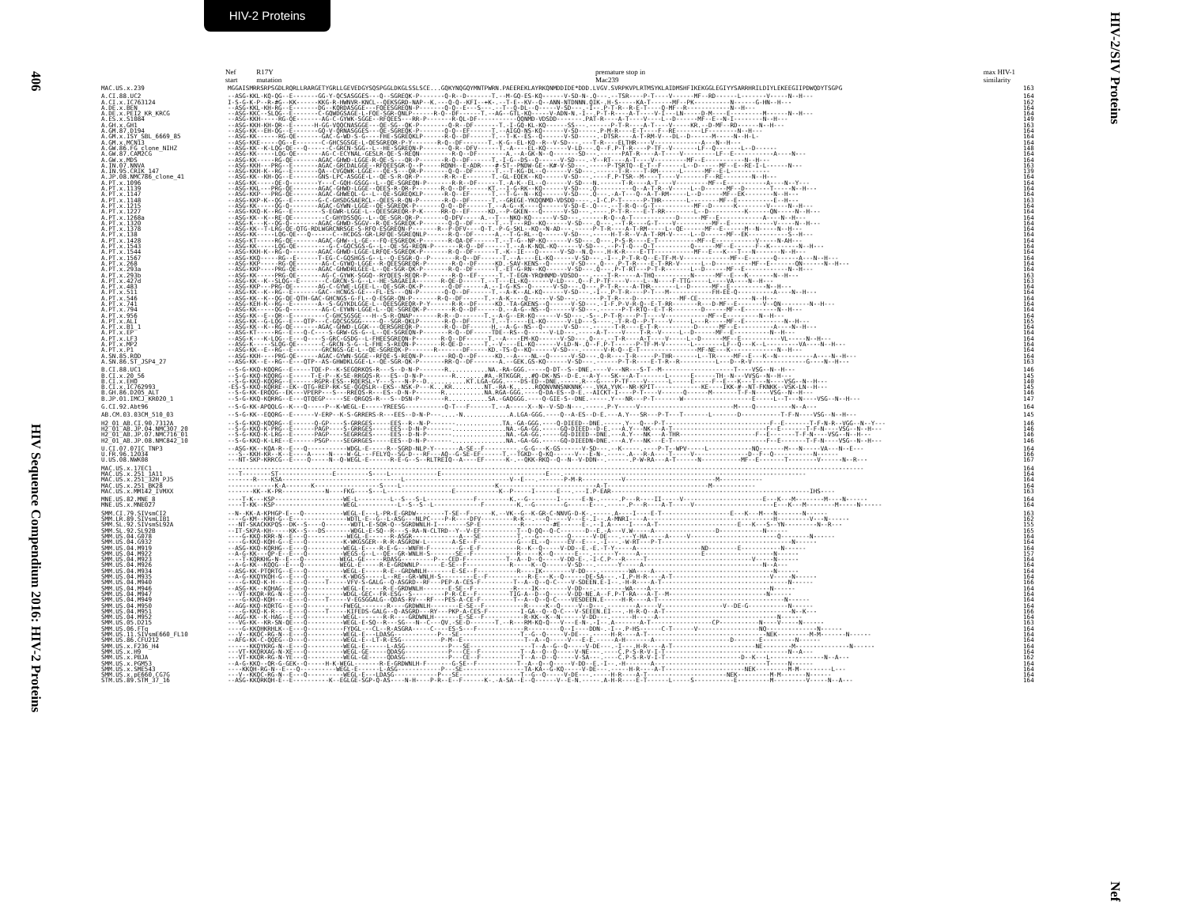406
HIV Sequence Compendium 2016: HIV-2 Proteins
HIV-2 Proteins
Nef start R17Y mutation premature stop in Mac239 max HIV-1 similarity
| MAC.US.x.239 | MGGAISMRRSRPSGDLRQRLLRARGETYGRLLGEVEDGYSQSPGGLDKGLSSLSCE...GQKYNQGQYMNTPWRN.PAEEREKLAYRKQNMDDIDE*DDD.LVGV.SVRPKVPLRTMSYKLAIDMSHFIKEKGGLEGIYYSARRHRILDIYLEKEEGIIPDWQDYTSGPG | 163 |
| A.CI.88.UC2 | --ASG-KKL-KQ-QG--E-------GG-Y-QCSASGGES---Q--SGREQK-P-------Q-R--D-------T.--M-GQ-ES-KQ------V-SD-N-.Q---.--TSR----P-T----V------MF--RD------L-------V-----N--H--- | 164 |
| A.CI.x.IC763124 | I-S-G-K-P--R-#G--KK------KKG-R-HWNVR-KNCL--QEKSGRD-NAP--K.---Q-Q--KFI--+K-.--T-E--KV--Q--ANN-NTDNNN.QIK-.H-S-----KA-T------MF--PK----------N------G-HN--H--- | 162 |
| A.DE.x.BEN | --ASG-KKL-KH-RG--E-------DG--KQRDASGGE---FQEESGREQN-P-------Q-Q--E---S---.--T--Q-DL--Q-----V-SD---.-I--.P-T-R--R-E-T----Q-MF--R------------N--H--- | 164 |
| A.DE.x.PEI2_KR_KRCG | --ASG-KKC--SLQG--E-------C-GQWDGSAGE-L-FQE-SGR-QNLP------R-Q--DF------T.--AG--GTL-KQ-----V-ADN-N.-I--.P-T-R----A-T----V-I---LN-----D-M----E---------M------N--H--- | 164 |
| A.ES.x.S1084 | --ASG-KKH-----RG-QE-------AG-C-GYWK-SGGE--RFQEES---RR-P-------R-QL-DF-----------QQNMD-VDSDD-------.PAT-R----A-T----V----L--D------MF--E--N-I--------N--H--- | 149 |
| A.GH.x.GH1 | --ASG-KKH-KH-QR--E------H-GG-VQQCNASGGE---QE-SG--QK-P--------Q-R--DF-------T.-I-GQ-KL-KQ------SS---.------P-T-R----A-T----V-----KR.--D-MF--RD------N--H--- | 163 |
| A.GM.87.D194 | --ASG-KK--EH-QG--E-------GQ-V-QRNASGGES---QE-SGREQK-P-------Q-Q--EF------T.--AIGQ-NS-KQ------V-SD-----.P-M-R----E-T----F--RE-------LF--------N--H--- | 164 |
| A.GM.x.ISY_SBL_6669_85 | --ASG-KK------RG-QE-------GAC-G-WD-S-G----FHE-SGREQKLP------R-Q--DF------T.--T-K--ES--Q------V-SD-----.-DTSR----A-T-RM-V---DL--D------M-----N--H-L- | 164 |
| A.GM.x.MCN13 | --ASG-KKE-----QG--E-------C-GHCSGSGE-L-QESGREQR-P-Y-------R-Q--DF-------T.-K-G--EL-KQ--R--V-SD---.---T-R----ELTHR----V-------------A---N--H--- | 164 |
| A.GW.86.FG_clone_NIHZ | --ASG-KK--K-LQG-QE---Q------C-GRCN-SGG--L--HE-SGREQN-P-------Q-R--DFV------T.-A----EL-KQ------V-LD---.Q--F.P-T-R----P-TF--V-------LF--Q-------L--D------ | 148 |
| A.GW.87.CAM2CG | --ASG-KK-----LQG-QE-------AG-C-ECYNAL-GESLR-QE-S-REQN---------R-Q--DF--------A.--A-GK-N--Q-------SD---.------PAT-R----A-T----V---------LF--E-----------A----N--- | 164 |
| A.GW.x.MDS | --ASG-KK-----RG-QE-------AGAC-GHWD-LGGE-R-QE-S---QR-P-------R-Q--DF------T.-I-G--DS--Q------V-SD---.-Y--RT----A-T----V---------MF--E-----------N--H--- | 164 |
| A.IN.07.NNVA | --ASG-KKH---PRG--E-------AGAC-GRCDALGGE--RFQEESGR-Q--P-----RQNH--E-ADR----#-ST--PNDW-GE--K#-V-SD---.-----P-TSRTQ--E-T--F------L--D------MF--E--RE-I-L------N--- | 163 |
| A.IN.95.CRIK_147 | --ASG-KKH-K--RG--E-------QA--CVGQWK-LGGE---QE-S---QR-P-------Q-Q--DF------T.--T-KG-DL--Q------V-SD---.------T-R----T-RM------L------MF--E-L----------- | 139 |
| A.JP.08.NMC786_clone_41 | --ASG-KK--KH-QG--E-------GNS-LPC-ASGGE-L--QE-S-R-QR-P-------R-R--E-------T.-GL-EQEK--KQ------V-SD---.----F.P-TSR--M----T----V-------F--RE--------N--H--- | 164 |
| A.PT.x.1096 | --ASG-KK-----QE-Q--------Y---C-GQH-GSGG--L--QE-SGREQN-P-------R-R--DF------T.-A-K--EL--Q------V-SD---N.------T-R----A-T----V---------MF--E-----------A----N--Y--- | 164 |
| A.PT.x.1139 | --ASG-KKL---PRG-QE-------AGAC-GHWD-LGGE--QEES-R-QR-P-------R-Q--DF------KT.--I-G-RK--KQ------V-SD---.Q----------Q--A-T-R--V-----L--D------MF--D-------T-----N--H--- | 164 |
| A.PT.x.1147 | --ASG-KKP---PRG-QE-------AGAC-GHWEQL-G--L--QE-SGREQKLP------R-Q--EF------T.--T-G--N--KQ------V-SD---.Q---.-A-T---Q--A-T-RM-----L--D------MF--EK--------N--H--- | 164 |
| A.PT.x.1148 | --ASG-KKP-K--QG--E-------G-C-GHSDGSAERCL--QEES-R-QN-P-------R-Q--DF------T.--GREGE-YKQQNMD-VDSDD----.-I-C.P-T------P-THR-------L--------MF--E----------E--H--- | 163 |
| A.PT.x.1215 | --ASG-KK-----QG-Q--------AGAC-GYWN-LGGE--QE-SGREQK-P-------Q-Q--DF------T.--A-G--K----Q------V-SD-E-.Q---.--T-R-Q--G-T-----------MF--D------K--------V-----N--H--- | 164 |
| A.PT.x.1227 | --ASG-KKQ-K--RG--E--------S-EGWR-LGGE-L--QEESGREQR-P-K-----RR-Q--EF-----KD.--P-GKEN---Q------V-SD---.----.P-T-R----E-T-RR--------L--D----------K------QN-----N--H--- | 164 |
| A.PT.x.1268a | --ASG-KK--K--RE-QE---------C-GHYDSSQG--L--QE-SGR-QR-P-------Q-DFV-----A.--T---NKQ-KQ------V-SD---.------R-Q--A-T------------D------MF--E------------A----N--H--- | 164 |
| A.PT.x.1320 | --ASG-K---K--QG-Q--------AGAC-GHWD-SGGV--R-QE-SGREQK-P-------Q-Q--DF------T.--T---RD--KQ------V-SD---.Q---.--T-R----G-T----V----------MF--E------------V-----N--H--- | 164 |
| A.PT.x.1378 | --ASG-KK--T-LRG-QE-QTG-RDLWGRCNRSGE-S-RFQ-ESGREQN-P-------R--P-DFV----Q-T.-P-G-SKL--KQ--N-AD---.-----P-T-R----A-T-RM-----L--QE------MF--E------M--N-----N--H--- | 164 |
| A.PT.x.138 | --ASG-KK-----LQG-QE---Q------C--HCDGS-GR-LRFQE-SGREQNLP------R-Q--DF------A.--T-G-RL--Q------V-SD---.-----H-T-R--V-A-T-RM-V-----L--D------MF--EK-----------S--H--- | 164 |
| A.PT.x.1428 | --ASG-KT-----RG-QE-------AGAC-GHW--L-GE---FQ-ESGREQK-P-------R-QA-DF------T.--T-G--NP-KQ------V-SD---.Q---.P-S-R----E-T-----------MF--E-----------V-----N-AH--- | 164 |
| A.PT.x.1543 | --ASG-KK-----LQG-QE---------G-C-GQCSGS-G--L--QE-SG-REQN-P-------R-Q--DF------T.--A-K-NQL-KQ------V-SD---.--P-T-Q---Q-T----------Q------MF--E------F--K--------N--H--- | 164 |
| A.PT.x.1544 | --ASG-KKH-K--RG-Q--------AGAC-GHWD-LGGE-LRFQE-SGREQK-P-------R-Q--DF------T.-K--IE---Q------V-SD--N.Q---.H-K-R----E-TT-----------MF--E---K---T---N-------N--H--- | 164 |
| A.PT.x.1567 | --ASG-KKQ-----RG--E------T-EG-C-GQSHGS-G--L--Q-ESGR-Q--P-------R-Q--DF------T.--A----EL-KQ------V-SD---.-I--.P-T-R-Q--E-TF-M-V-------------MF--E-------Q------A---N--H--- | 164 |
| A.PT.x.268 | --ASG-KKP-----RG-QE-------AG-C-GYWQ-LGGE--R-QEESGREQR-P-------R-Q--DF-----KD.-SAV-KENS--Q------V-SD---.Q---.P-T-R----E-T-RR-V------L--D----------MF--E-------QN------N--H--- | 164 |
| A.PT.x.293a | --ASG-KKP----PRG-QE------AGAC-GHWDRLGEE-L--QE-SGR-QK-P-------R-Q--DF------T.-ET-G-RN--KQ------V-SD---.Q---.P-T-RT---P-T-R-------L--D------MF--E------------N--H--- | 164 |
| A.PT.x.293b | --ASG-KK-----PRG-QE-------AG-C-GYWK-SGGQ--RYQEES-REQR-P-------R-Q--EF------T.-T-EGN-YRQHNMD-VDSDD---.----T-R-----A-THQ----------N------MF--E---K-------N--H--- | 163 |
| A.PT.x.427d | --ASG-KK--K--SLQG--E-------C-GRCN-S-G--L--HE-SAGAEIA-------R-QE-D-----T.--T---EL-KQ------V-LD---.Q--F.P-TF----V----L--N----F-TTG-----L----VA----N--H--- | 163 |
| A.PT.x.483 | --ASG-KKP---PRG-QE-------AG-C-GYWE-LGEE-L--QE-SGR-QK-P-------Q-DF------A.--I-G-KS--Q------V-SD---.Q---.P-T-R----A-THR-------L--D------MF--E----------N--H--- | 164 |
| A.PT.x.511 | --ASG-KK--K--RG--E-------GAC--HCNGS-GE---FL-ES---QN-P-------Q-Q--DF------T.--A-K--AL-KQ------V-SD---.-I--.P-T-R----P-T---M------------FH-EE-Q----------A----N--H--- | 164 |
| A.PT.x.546 | --ASG-KK--K--QG-QE-QTH-GAC-GHCNGS-G-FL--Q-ESGR-QN-P-------R-Q--DF------T.--A-K----Q------V-SD---.------P-T-R----D------------MF-CE---------------N--H--- | 164 |
| A.PT.x.741 | --ASG-KEH-K--RG--E-------A--S-GGYKDLGGE-L--QEESGREQR-P-Y------R-R--DF-----KD.-TA-GKENS--Q------V-SD---.-I-F.P-V-R-Q--E-T-RR-------R---D-MF--E-------V--QN--------N--H--- | 164 |
| A.PT.x.794 | --ASG-KK-----QG-Q---------AG-C-EYWN-LGGE-L--QE-SGREQK-P-------R-Q--DF------D.--A-G--NS--Q------V-SD---.------P-T-RTQ--E-T-R--------D------MF--E---------N--H--- | 164 |
| A.PT.x.956 | --ASG-KK--E--QR--E---------C-GHCSGSGE---H--S-R-QNAP-------R-R--D-------T.--A-G--ER-KQ------V-SD---.-S--.P-T-R----P-T----V------------MF--E---------N--H--- | 164 |
| A.PT.x.ALI | --ASG-KK--G-LQG--E---QTP---C-GQCSGSGG-----Q--SGR-QKLP-------R-Q--DF------T.--T-----EL-KQ------V-LD---S----.-T-R-Q--P-T----V-----L---R-----MF--E-----------N--H--- | 165 |
| A.PT.x.B1_1 | --ASG-KK--K--RG-QE-------AGAC-GHWD-LGGK---QERSGREQR-P-------R-Q--DF------H.--A-G--NS--Q------V-SD---.------T-R----E-T-R----------D------MF--E----------A----N--H--- | 164 |
| A.PT.x.EP | --ASG-KT-----RG--E---Q-C----S-GRW-GS-G--L--QE-SGREQN-P-------R-Q--DF-----TDE--RS--Q------V-LD---.-----A-T----V----T-R--V-----L--D------MF--E----------N--H--- | 164 |
| A.PT.x.LF3 | --ASG-K---K-LQG--E---Q----S-GRC-GSDG--L-FHEESGREQN-P-------R-Q--DF------T.--A----EM-KQ------V-SD---.Q---.--T-R----A-T----V-----L--D------MF--E-----------VL-----N--H--- | 164 |
| A.PT.x.MP2 | --ASG-K-----SLQG-QE-------C-GRCN-S-G--L-FHE-S-REQN-P-------R-QE-D------T.--V----EL-KQ------V-LD-N-.Q--F.P-T------P-TF-M-V-------L--------LF--Q---K--L---------VA----N--H--- | 164 |
| A.PT.x.P1 | --ASG-KK--E--RG--E--------GRCNGS-GE-L--QE-SGREQK-P-------R-------DF-----KD.-TS-Q--KQ------V-SD---.------V-R-Q--E-T----------------MF-NE---K-------------N--H--- | 164 |
| A.SN.85.ROD | --ASG-KKH----PRG-QE------AGAC-GYWN-SGGE--RFQE-S-REQN-P-------RQ-Q--DF-----KD.--A----NL--Q------V-SD---.Q-R----T-R-----P-THR-------L--TR-----MF--E---K--N----------A----N--H--- | 164 |
| A.SN.86.ST_JSP4_27 | --ASG-KK--E--RG--E---QTP--AS-GHWDKLGGE-L--QE-SGR-QK-P-------RR-Q--DF-------A.--GEK.GS-KQ------V-SD---.------P-T-R----E-T-R--R----------L---D--R-V---------------G----N--H--- | 163 |
| B.CI.88.UC1 | --S-G-KKQ-KQQRG--E-----TQE-P--K-SEGQRKQS-R---S--D-N-P-------R...........NA.-RA-GGG.-----Q-DT--S--DNE.----V---NR---S-T--M--------------------T----VSG--N--H--- | 146 |
| B.CI.x.20_56 | --S-G-KKQ-KQQRG--E-----T-E-P--K-SE-RRGQS-R---ES--D-N-P--------R........#A.-RTKGGR...#Q-DK-NS--D-E.--A-Y---SK---A-T-------L------E------TH--N---VVSG--N--H--- | 145 |
| B.CI.x.EHO | --S-G-KKQ-KQQRG--E------RGPR-ESS--RQERSL-Y---S---N-P--D...........KT.LGA-GGG.----DS-ED--DNE.-----.R---G----P-TF----V------L-----E-----F--E---K---T---N----VSG--N--H--- | 140 |
| B.CI.x.IC762993 | -ES-S-KKQ-KQRRE--EK--QTG-REP-RK-SE-QGQSLR--EKS--NSK-P---K...KR.........NT.-RA-K......RQQNVNNSNKNNK---.VKA.YVK--NR-KPIT-------------KE----IKK-#--NT-FKNKK--VSK-LN--H--- | 145 |
| B.GH.86.D205_ALT | --S-G-KK-ERQQG--EK---VPERP---S---RREQS-R---ES--D-N-P-------R...........NA.RGA-GGG.----Q-DA-ES--D-E.--AICKT-I----P-T----V------Q------M-------T-F-N----VSG--N--H--- | 146 |
| B.JP.01.IMCJ_KR020_1 | --S-G-KKQ-KQRRG--E---QTQEGP-----SE-QRGQS-R---S--DSN-P-------R...........SA.-GAQGGG.----Q-GIE-S--DNE.-----.Y---NR---P-T-------W-------------------E-----L--T---N----VSG--N--H--- | 147 |
| G.CI.92.Abt96 | --S-G-KK-APQQLG--K---Q-----P--K-WEGL-E-----YREESG-----------Q-T---F------T.--A-----X--N--V-SD-N---.-----.P-Y-----V--------------------------M----Q----------N--A--- | 164 |
| AB.CM.03.03CM_510_03 | --S-G-KK--EQQRG--E------V-ERP--K-S-GRRERS-R---EES--D-N-P---....-N.............A.LGA-GGG.----Q--A-ES--D-E.---A.Y---SR---P-T---T-------L-------D-----------T-F-N----VSG--N--H--- | 145 |
| H2_01_AB.CI.90.7312A | --S-G-KKQ-KQQRG--E------Q-GP----S-GRRGES-----EES--R--N-P-------.............TA.-GA-GGG.----Q-DIEED--DNE.-----.Y---Q---P-T-----------------------------F--E-------T-F-N-R--VGG--N--Y--- | 146 |
| H2_01_AB.JP.04.NMC307_20 | --S-G-KKQ-K-PRG--E------PAGP----S-GRRGES-----EES--D-N-P-------...............NA.-GA-GG.-----GQ-DIEED--D-E.---A.Y---NK---A-T--------------------------F--E-------T-F-N----VSG--N--H--- | 146 |
| H2_01_AB.JP.07.NMC716_01 | --S-G-KKQ-K-LRG--E------PAGP----SEGRRGES-----EES--D-N-P-------...............NA.-GA-GG.-----GQ-DIEED--DNE.---A.Y---NK---A-THR---------------------F--E-------T-F-N----VSG--N--H--- | 146 |
| H2_01_AB.JP.08.NMC842_10 | --S-G-KKQ-K-LRE--E------PSGP----SEGRRGES-----EES--D-N-P-------...............NA.-GA-GG.-----GQ-DIEEDN-DNE.---A.Y---NK---E-T--------------------------F--E-------T-F-N----VSG--N--H--- | 146 |
| U.CI.07.07IC_TNP3 | --ASG-KK--KQA-R--E---Q-----------WDGL-E-----R--SGRD-NLP-Y-------A-SE--F---------.-G-G---K-GS------V-SD---.--K-----.----P-T--WPV-----L------------NQ-------M---N-----VA---N--E--- | 164 |
| U.FR.96.12034 | ---S--KKH-KR--K--E----A-----N----W-GL---FELYQ--SG-D---RF---AQ--G-SE-EF------T.--TGKD--Q-KQ------V---E-N-.-----.A---R-A----T-----V---------------D--F--Q-----------N------ | 166 |
| U.US.08.NWK08 | ---NT-SKP-KRRCG--E----Q-----N--Q-WEGL-E------R-E-G--S--RLTREIQ--A----EF------K-.--QKK-RKQ--Q--N--V-DDN--.------.P-W-RA---A-T------N-----------MF--E-------T--------V------N--R--- | 167 |
| MAC.US.x.17EC1 | -------------------------------------------------------------------------------------------------------------------------------------------------------------------------------- | 164 |
| MAC.US.x.251_1A11 | ---T--------ST---------------E---------S----L-------------E-----------------------------E---.------------------------------------------------------------------- | 164 |
| MAC.US.x.251_32H_PJ5 | -------R----KSA---------------------------------L-----------------------------V--E---.-------P-M-R-----------V-------------------------M------------ | 164 |
| MAC.US.x.251_BK28 | -------------K-A-------K------------------S----L--------------------------K---------------------------A-T----------------------------M------------ | 164 |
| MAC.US.x.MM142_IVMXX | -------KK--K-PR------------N----FKG----S---L------------------E------------K--P-----I------E---.---I.P-EAR-------------------------------------------------------IHS---- | 163 |
| MNE.US.82.MNE_8 | ----T-K---KSP-------------------WE-L---------L--S---S-L-------------F---------K.--G--------I------E-N-.-----.P---R----II-----V----------------------E---K---M--------M----N------ | 164 |
| MNE.US.x.MNE027 | ----T-KK--KSP-------------------WEGL-----------L--S--S--L-------------F---------K.--G--------G------E---.-----.P---R----A-T-----V----------------------E---K---M--------M-----N------ | 164 |
| SMM.CI.79.SIVsmCI2 | --N--KK-A-KPHGP-E---Q-----------WEGL-E---L-PR-E-GRDW--------T-SE--F------K.--VK--G--K-GR-C-NNVG-D-K-.-----.A----I----E-T-------------------E---K---M---N-------N------ | 163 |
| SMM.LR.89.SIVsmLIB1 | ----G-KM--KRH-G--E---------------WDTL-E--G--L-ASG---NLPC----P-R----DFV---------R-K--.---Q-----V---E-.I--.A-MNRI----A-----------------------------------H---------V---N------ | 162 |
| SMM.SL.92.SIVsmSL92A | ---NT-SKACKKPQS--DK--S----Q-------WDTL-E-SQR-Q--SGRDWNLH-I--------SP-E-----------R--------#E------E-.--I.A-----I----A-T----------------------E---K---S--YN---------N--R--- | 155 |
| SMM.SL.92.SL92B | --IT-SKPA-KH-----KK--S---DS-------WDGL-E-SQ--R---S-RA-N-CLTRD--Y--V-EF----------T--Q-QQ--Q-C-------D--E.-A---V.W-----A-----------------D------------N------ | 165 |
| SMM.US.04.G078 | ----G-KKQ-KRR-N--E---Q-----------WEGL-E------R-ASGR-------------A---SE----------T.---G--------Q------V-DE---.---Y-HA-----A-----V------------------------Q--------N------ | 164 |
| SMM.US.04.G932 | ----G-KKQ-KQH-G--E---Q----------K-WKGSGER--R-R-ASGRDW-L-------A-SE--F-----------G---EL--Q-----EV--E---.-I---.-W-RT---P-T------------------------------------N------ | 164 |
| SMM.US.04.M919 | --ASG-KKQ-KQRHG--E---Q----------WEGL-E----R-E-G---WNFH-F--------G--E-F----------R--K--Q-----V-DD--E.-E.-T-Y-----A------------------ND--------E-----------N------ | 164 |
| SMM.US.04.M922 | --A-G-KK---QP-E--E---Q----------WEGS-G--L--QE--GR-WNLH-S-------SE--F------------R-----K--Q------E---.------Y-----A-----------------E-------------------N------ | 157 |
| SMM.US.04.M923 | ----T-KQRKHG-N--E---Q----------WEGL-GE-----RDASG---------P---CED-F-----------T--A--D--Q-----V-DD-E-.-I-C.P---R-----T-----------------------------V-----N------ | 164 |
| SMM.US.04.M926 | --A-G-KK--KQQG--E---Q----------WEGL-E-----R-E-GRDWNLP------E-SE--F------------R-----K--Q------V-SD---.------Y-----A---------------------------------N--A--- | 164 |
| SMM.US.04.M934 | --ASG-KK-PTQRTG--E---Q----------WEGL-E-----R-E--GRDWNLH-------E-SE--F-----------R----IK--------V-DD---.--------WA----A---------------------------------N------ | 164 |
| SMM.US.04.M935 | --A-G-KKQYKQH-G--E---Q----------K-WDGS-----L--RE--GR-WNLH-S---------E--F-----------R-E---K--Q------DE-SA---.-I.P-H-R----A-T---------------------------V-----N------ | 164 |
| SMM.US.04.M940 | ----G-KKQ-K-H----E---Q-----T-----VFV-S-GALG--Q-ASGRD--RF---PEP-A-CES-F---------T--A--Q--Q-C----V-SDEEN.E-I--.-H-R----A-T-----------------------------------N------ | 166 |
| SMM.US.04.M946 | --ASG-KK--KQHAG--E---Q----------WEGL-E-----R-E-GRDWNLH-------E-SE--F-----------R----IK--------V-DD---.--------WA----A---------------------------------N------ | 164 |
| SMM.US.04.M947 | ---VT-KKQR-RG-N--E---Q----------WDGL-GEC--FR-ESG--S---------P-R-CE--F---------TIG-A--D--Q-----V-DD-NE.A--F.P-T-RA---A-T--M---------------------------N------ | 164 |
| SMM.US.04.M949 | ----G-KKQ-KQH----E---Q-----T-----V-EGSGGALG--QDAS-RV---RF---PES-A-CE-F---------T--A--Q--Q-C----VESDEEN.E-----H-R----A-T-----------------------------------N------ | 164 |
| SMM.US.04.M950 | --AGG-KKQ-KQRTG--E---Q----------FWEGL-------R----GRDWNLH--------E-SE--F-----------R-----K--Q-----V--D---.--------A-----V-----------------V--DE-G-----------N------ | 164 |
| SMM.US.04.M951 | ----G-KKQ-K-R----E---Q-----T-----KIFEDS-GALG--Q-ASGRD---RY---PKP-A-CES-F---------I-GA--Q--Q-C---V-SEEEN.EI---.-H-R-Q--A-T-----------------------------------N--K--- | 166 |
| SMM.US.04.M952 | --AGG-KK--K-HAG--E---Q----------WEGL-------R-R----GRDWNLH-------E-SE--F-----------R-KK--K--N------V-DD---.------H-----A---------------------------------N------ | 164 |
| SMM.US.05.D215 | ---VG-KK--KR-SN-QE---Q----------WEGL-E-SQ--R---SG---N--C---QV.-SE-D-------T.--R---RM-KQ-Q---V---E-N-.-I--.A-------A-T-----------------CP-----------N----V-----N------ | 163 |
| SMM.US.06.FTq | ----G-KKQHKRHLK--E---Q----------FYDGL---CL--R-ASGRA-----C----ES-S---F-------------R---------Q--I----DDN-.-I--.P-HS------C-T------V-----------------NQ--------------N------ | 164 |
| SMM.US.11.SIVsmE660_FL10 | ---V--KKQC-RG-N--E---Q----------WEGL-E---LDASG------------P---SE-----------------T--G--Q-----V-DE---.-----H-R----A-T---------------------------------NEK---------M-M-------N------ | 164 |
| SMM.US.86.CFU212 | --AFG-KK-C-QQEG--D---Q----------WEGL-E--LT-R-ESG-----------P-M--E-----------------T--A--Q-----V---E-E.-----A-H-------A---------------------D-------E---------N------ | 164 |
| SMM.US.x.F236_H4 | ------KKQYKRG-N--E---Q----------WEGL-E------L-ASG------------P---SE-----------------T--A--G--Q-----V-DE---.-I---.H-R----A-T-----------------------NE--------M---------------N------ | 164 |
| SMM.US.x.H9 | ---VT-KKQRXAG-N-XE---Q----------WEGL-GE-----QDASG------------P---CE--F-----------T--A--Q--Q-----V-NE---.----C.P-S-R-V-I-T----------------------------------N--A--- | 164 |
| SMM.US.x.PBJA | ---VT-KKQR-RG-N-YE---Q----------WEGL-GE-----QDASG------------P---CE--F-----------T--A--D--Q-----V-SA---.----C.P-S-R-V-I-T---------------------D--K---L---------------N--A--- | 162 |
| SMM.US.x.PGM53 | --A-G-KKQ--QR-G-GEK--Q-----H-K-WEGL-------R-E-GRDWNLH-F-------G-SE--F-----------T--A--Q--Q-----V-DD--E.-I--.-H-------A-------------------------------T-----N------ | 164 |
| SMM.US.x.SME543 | ----KKQH-RG-N--E---Q----------WEGL-E------L-ASG------------P---SE-----------------TA-KA--G-KQ-----V-DE---.-----H-R----A-T----------------------NEK---------M-M---------L--- | 164 |
| SMM.US.x.pE660.CG7G | ---V--KKQC-RG-N--E---Q----------WEGL-E---LDASG------------P---SE-----------------T--G--Q-----V-DE---.-----H-R----A-T----------------------NEK---------M-M-------N------ | 164 |
| STM.US.89.STM_37_16 | --ASG-KKQRKQH-E--E----------K--EGLGE-SGP-Q-AS----N-H----P-R--E--F------K-.-A-SA--E--Q------V--E-N.-----.A-H-R----E-T------L-----S-----------E---------M---------V-----N--A--- | 164 |
HIV-2/SIV Proteins
Nef